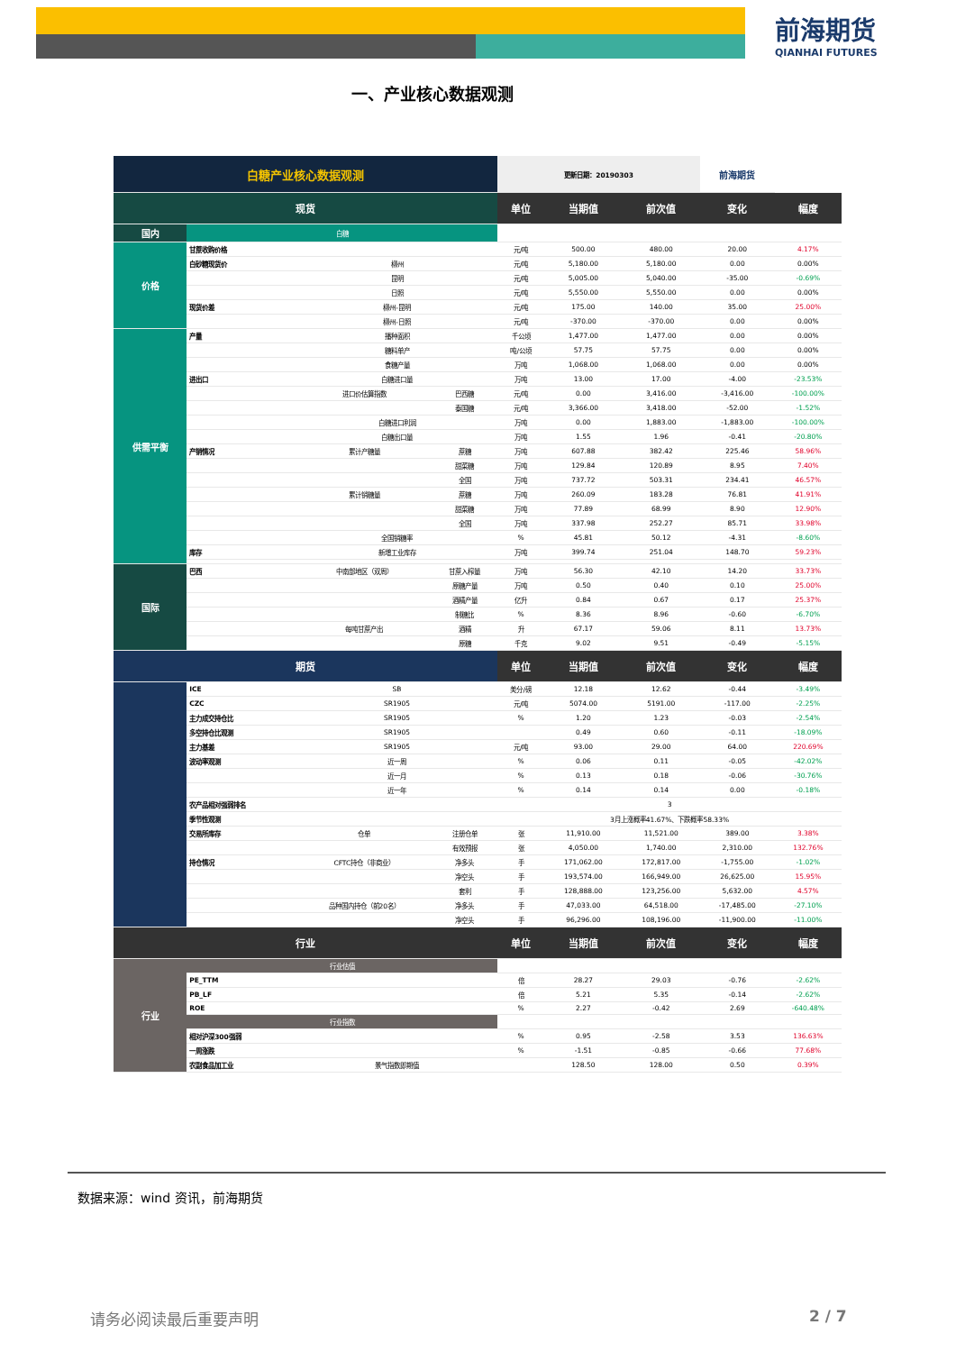前海期货
QIANHAI FUTURES
一、产业核心数据观测
| 白糖产业核心数据观测 | | | | 更新日期：20190303 | | | 前海期货 | |
| --- | --- | --- | --- | --- | --- | --- | --- | --- |
| 现货 | | | | 单位 | 当期值 | 前次值 | 变化 | 幅度 |
| 国内 | 白糖 | | | | | | | |
| 价格 | 甘蔗收购价格 | | | 元/吨 | 500.00 | 480.00 | 20.00 | 4.17% |
| | 白砂糖现货价 | 柳州 | | 元/吨 | 5,180.00 | 5,180.00 | 0.00 | 0.00% |
| | | 昆明 | | 元/吨 | 5,005.00 | 5,040.00 | -35.00 | -0.69% |
| | | 日照 | | 元/吨 | 5,550.00 | 5,550.00 | 0.00 | 0.00% |
| | 现货价差 | 柳州-昆明 | | 元/吨 | 175.00 | 140.00 | 35.00 | 25.00% |
| | | 柳州-日照 | | 元/吨 | -370.00 | -370.00 | 0.00 | 0.00% |
| 供需平衡 | 产量 | 播种面积 | | 千公顷 | 1,477.00 | 1,477.00 | 0.00 | 0.00% |
| | | 糖料单产 | | 吨/公顷 | 57.75 | 57.75 | 0.00 | 0.00% |
| | | 食糖产量 | | 万吨 | 1,068.00 | 1,068.00 | 0.00 | 0.00% |
| | 进出口 | 白糖进口量 | | 万吨 | 13.00 | 17.00 | -4.00 | -23.53% |
| | | 进口价估算指数 | 巴西糖 | 元/吨 | 0.00 | 3,416.00 | -3,416.00 | -100.00% |
| | | | 泰国糖 | 元/吨 | 3,366.00 | 3,418.00 | -52.00 | -1.52% |
| | | 白糖进口利润 | | 万吨 | 0.00 | 1,883.00 | -1,883.00 | -100.00% |
| | | 白糖出口量 | | 万吨 | 1.55 | 1.96 | -0.41 | -20.80% |
| | 产销情况 | 累计产糖量 | 蔗糖 | 万吨 | 607.88 | 382.42 | 225.46 | 58.96% |
| | | | 甜菜糖 | 万吨 | 129.84 | 120.89 | 8.95 | 7.40% |
| | | | 全国 | 万吨 | 737.72 | 503.31 | 234.41 | 46.57% |
| | | 累计销糖量 | 蔗糖 | 万吨 | 260.09 | 183.28 | 76.81 | 41.91% |
| | | | 甜菜糖 | 万吨 | 77.89 | 68.99 | 8.90 | 12.90% |
| | | | 全国 | 万吨 | 337.98 | 252.27 | 85.71 | 33.98% |
| | | 全国销糖率 | | % | 45.81 | 50.12 | -4.31 | -8.60% |
| | 库存 | 新增工业库存 | | 万吨 | 399.74 | 251.04 | 148.70 | 59.23% |
| 国际 | 巴西 | 中南部地区（双周） | 甘蔗入榨量 | 万吨 | 56.30 | 42.10 | 14.20 | 33.73% |
| | | | 原糖产量 | 万吨 | 0.50 | 0.40 | 0.10 | 25.00% |
| | | | 酒精产量 | 亿升 | 0.84 | 0.67 | 0.17 | 25.37% |
| | | | 制糖比 | % | 8.36 | 8.96 | -0.60 | -6.70% |
| | | 每吨甘蔗产出 | 酒精 | 升 | 67.17 | 59.06 | 8.11 | 13.73% |
| | | | 原糖 | 千克 | 9.02 | 9.51 | -0.49 | -5.15% |
| 期货 | | | | 单位 | 当期值 | 前次值 | 变化 | 幅度 |
| | ICE | SB | | 美分/磅 | 12.18 | 12.62 | -0.44 | -3.49% |
| | CZC | SR1905 | | 元/吨 | 5074.00 | 5191.00 | -117.00 | -2.25% |
| | 主力成交持仓比 | SR1905 | | % | 1.20 | 1.23 | -0.03 | -2.54% |
| | 多空持仓比观测 | SR1905 | | | 0.49 | 0.60 | -0.11 | -18.09% |
| | 主力基差 | SR1905 | | 元/吨 | 93.00 | 29.00 | 64.00 | 220.69% |
| | 波动率观测 | 近一周 | | % | 0.06 | 0.11 | -0.05 | -42.02% |
| | | 近一月 | | % | 0.13 | 0.18 | -0.06 | -30.76% |
| | | 近一年 | | % | 0.14 | 0.14 | 0.00 | -0.18% |
| | 农产品相对强弱排名 | | | 3 | | | | |
| | 季节性观测 | | | 3月上涨概率41.67%、下跌概率58.33% | | | | |
| | 交易所库存 | 仓单 | 注册仓单 | 张 | 11,910.00 | 11,521.00 | 389.00 | 3.38% |
| | | | 有效预报 | 张 | 4,050.00 | 1,740.00 | 2,310.00 | 132.76% |
| | 持仓情况 | CFTC持仓（非商业） | 净多头 | 手 | 171,062.00 | 172,817.00 | -1,755.00 | -1.02% |
| | | | 净空头 | 手 | 193,574.00 | 166,949.00 | 26,625.00 | 15.95% |
| | | | 套利 | 手 | 128,888.00 | 123,256.00 | 5,632.00 | 4.57% |
| | | 品种国内持仓（前20名） | 净多头 | 手 | 47,033.00 | 64,518.00 | -17,485.00 | -27.10% |
| | | | 净空头 | 手 | 96,296.00 | 108,196.00 | -11,900.00 | -11.00% |
| 行业 | | | | 单位 | 当期值 | 前次值 | 变化 | 幅度 |
| 行业 | 行业估值 | | | | | | | |
| | PE_TTM | | | 倍 | 28.27 | 29.03 | -0.76 | -2.62% |
| | PB_LF | | | 倍 | 5.21 | 5.35 | -0.14 | -2.62% |
| | ROE | | | % | 2.27 | -0.42 | 2.69 | -640.48% |
| | 行业指数 | | | | | | | |
| | 相对沪深300强弱 | | | % | 0.95 | -2.58 | 3.53 | 136.63% |
| | 一周涨跌 | | | % | -1.51 | -0.85 | -0.66 | 77.68% |
| | 农副食品加工业 | 景气指数即期值 | | | 128.50 | 128.00 | 0.50 | 0.39% |
数据来源：wind 资讯，前海期货
请务必阅读最后重要声明 2 / 7